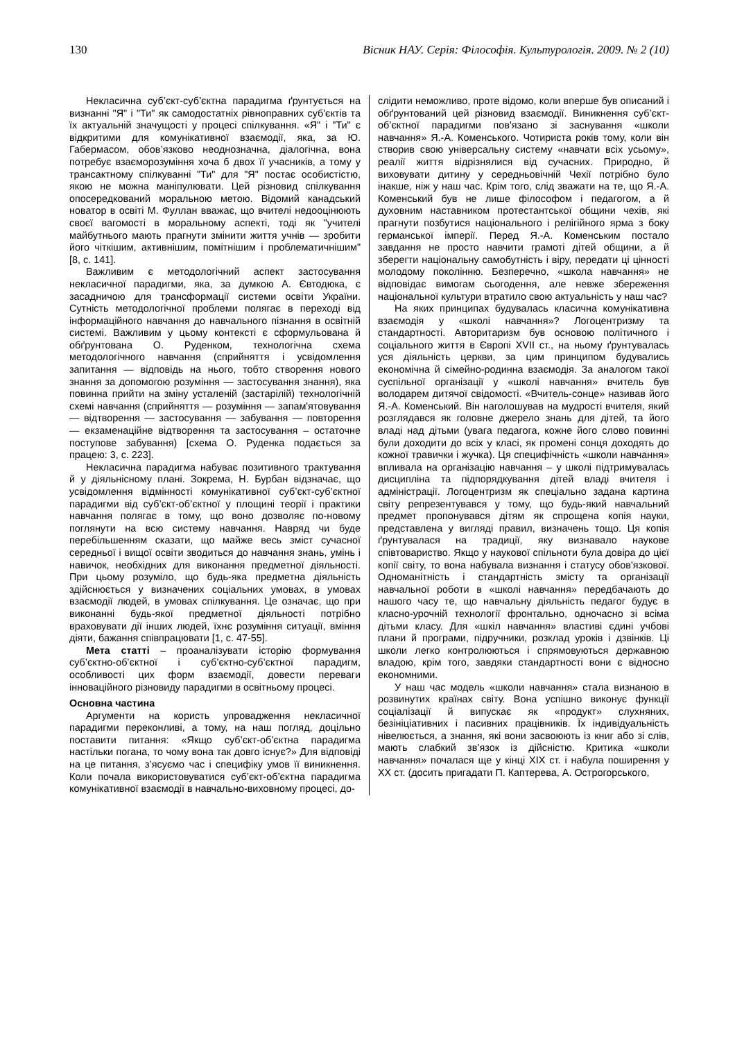130 Вісник НАУ. Серія: Філософія. Культурологія. 2009. № 2 (10)
Некласична суб’єкт-суб’єктна парадигма ґрунтується на визнанні "Я" і "Ти" як самодостатніх рівноправних суб'єктів та їх актуальній значущості у процесі спілкування. «Я" і "Ти" є відкритими для комунікативної взаємодії, яка, за Ю. Габермасом, обов’язково неоднозначна, діалогічна, вона потребує взаєморозуміння хоча б двох її учасників, а тому у трансактному спілкуванні "Ти" для "Я" постає особистістю, якою не можна маніпулювати. Цей різновид спілкування опосередкований моральною метою. Відомий канадський новатор в освіті М. Фуллан вважає, що вчителі недооцінюють своєї вагомості в моральному аспекті, тоді як "учителі майбутнього мають прагнути змінити життя учнів — зробити його чіткішим, активнішим, помітнішим і проблематичнішим" [8, с. 141].
Важливим є методологічний аспект застосування некласичної парадигми, яка, за думкою А. Євтодюка, є засадничою для трансформації системи освіти України. Сутність методологічної проблеми полягає в переході від інформаційного навчання до навчального пізнання в освітній системі. Важливим у цьому контексті є сформульована й обґрунтована О. Руденком, технологічна схема методологічного навчання (сприйняття і усвідомлення запитання — відповідь на нього, тобто створення нового знання за допомогою розуміння — застосування знання), яка повинна прийти на зміну усталеній (застарілій) технологічній схемі навчання (сприйняття — розуміння — запам'ятовування — відтворення — застосування — забування — повторення — екзаменаційне відтворення та застосування – остаточне поступове забування) [схема О. Руденка подається за працею: 3, с. 223].
Некласична парадигма набуває позитивного трактування й у діяльнісному плані. Зокрема, Н. Бурбан відзначає, що усвідомлення відмінності комунікативної суб’єкт-суб’єктної парадигми від суб’єкт-об’єктної у площині теорії і практики навчання полягає в тому, що воно дозволяє по-новому поглянути на всю систему навчання. Навряд чи буде перебільшенням сказати, що майже весь зміст сучасної середньої і вищої освіти зводиться до навчання знань, умінь і навичок, необхідних для виконання предметної діяльності. При цьому розуміло, що будь-яка предметна діяльність здійснюється у визначених соціальних умовах, в умовах взаємодії людей, в умовах спілкування. Це означає, що при виконанні будь-якої предметної діяльності потрібно враховувати дії інших людей, їхнє розуміння ситуації, вміння діяти, бажання співпрацювати [1, с. 47-55].
Мета статті – проаналізувати історію формування суб’єктно-об’єктної і суб’єктно-суб’єктної парадигм, особливості цих форм взаємодії, довести переваги інноваційного різновиду парадигми в освітньому процесі.
Основна частина
Аргументи на користь упровадження некласичної парадигми переконливі, а тому, на наш погляд, доцільно поставити питання: «Якщо суб’єкт-об’єктна парадигма настільки погана, то чому вона так довго існує?» Для відповіді на це питання, з’ясуємо час і специфіку умов її виникнення. Коли почала використовуватися суб’єкт-об’єктна парадигма комунікативної взаємодії в навчально-виховному процесі, до-
слідити неможливо, проте відомо, коли вперше був описаний і обґрунтований цей різновид взаємодії. Виникнення суб’єкт-об’єктної парадигми пов'язано зі заснування «школи навчання» Я.-А. Коменського. Чотириста років тому, коли він створив свою універсальну систему «навчати всіх усьому», реалії життя відрізнялися від сучасних. Природно, й виховувати дитину у середньовічній Чехії потрібно було інакше, ніж у наш час. Крім того, слід зважати на те, що Я.-А. Коменський був не лише філософом і педагогом, а й духовним наставником протестантської общини чехів, які прагнути позбутися національного і релігійного ярма з боку германської імперії. Перед Я.-А. Коменським постало завдання не просто навчити грамоті дітей общини, а й зберегти національну самобутність і віру, передати ці цінності молодому поколінню. Безперечно, «школа навчання» не відповідає вимогам сьогодення, але невже збереження національної культури втратило свою актуальність у наш час?
На яких принципах будувалась класична комунікативна взаємодія у «школі навчання»? Логоцентризму та стандартності. Авторитаризм був основою політичного і соціального життя в Європі XVII ст., на ньому ґрунтувалась уся діяльність церкви, за цим принципом будувались економічна й сімейно-родинна взаємодія. За аналогом такої суспільної організації у «школі навчання» вчитель був володарем дитячої свідомості. «Вчитель-сонце» називав його Я.-А. Коменський. Він наголошував на мудрості вчителя, який розглядався як головне джерело знань для дітей, та його владі над дітьми (увага педагога, кожне його слово повинні були доходити до всіх у класі, як промені сонця доходять до кожної травички і жучка). Ця специфічність «школи навчання» впливала на організацію навчання – у школі підтримувалась дисципліна та підпорядкування дітей владі вчителя і адміністрації. Логоцентризм як спеціально задана картина світу репрезентувався у тому, що будь-який навчальний предмет пропонувався дітям як спрощена копія науки, представлена у вигляді правил, визначень тощо. Ця копія ґрунтувалася на традиції, яку визнавало наукове співтовариство. Якщо у наукової спільноти була довіра до цієї копії світу, то вона набувала визнання і статусу обов'язкової. Одноманітність і стандартність змісту та організації навчальної роботи в «школі навчання» передбачають до нашого часу те, що навчальну діяльність педагог будує в класно-урочній технології фронтально, одночасно зі всіма дітьми класу. Для «шкіл навчання» властиві єдині учбові плани й програми, підручники, розклад уроків і дзвінків. Ці школи легко контролюються і спрямовуються державною владою, крім того, завдяки стандартності вони є відносно економними.
У наш час модель «школи навчання» стала визнаною в розвинутих країнах світу. Вона успішно виконує функції соціалізації й випускає як «продукт» слухняних, безініціативних і пасивних працівників. Їх індивідуальність нівелюється, а знання, які вони засвоюють із книг або зі слів, мають слабкий зв’язок із дійсністю. Критика «школи навчання» почалася ще у кінці XIX ст. і набула поширення у XX ст. (досить пригадати П. Каптерева, А. Острогорського,